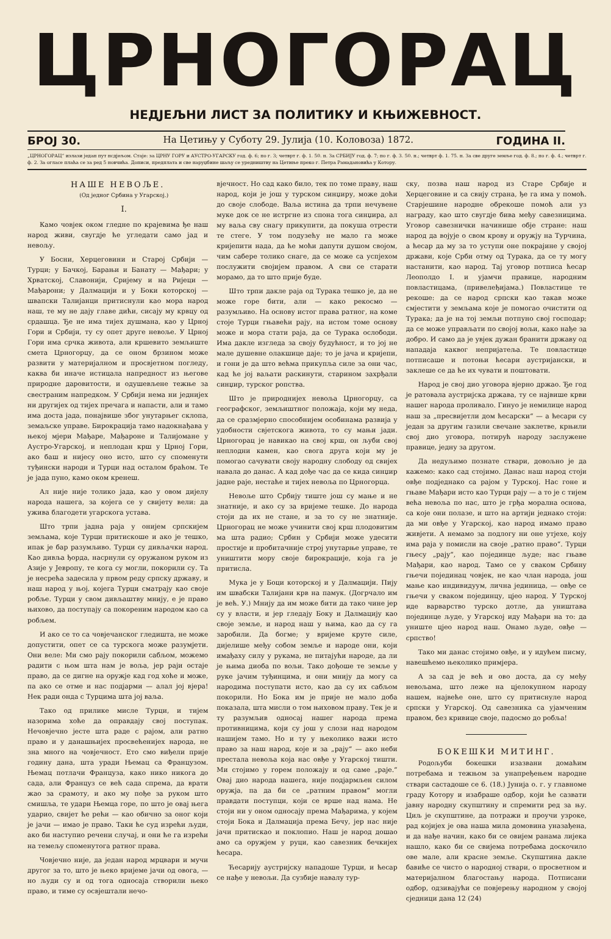ЦРНОГОРАЦ
НЕДЈЕЉНИ ЛИСТ ЗА ПОЛИТИКУ И КЊИЖЕВНОСТ.
БРОЈ 30. На Цетињу у Суботу 29. Јулија (10. Коловоза) 1872. ГОДИНА II.
„ЦРНОГОРАЦ“ излази један пут нсдјељом. Стаје: за ЦРНУ ГОРУ и АУСТРО-УГАРСКУ год. ф. 6; по г. 3; четврт г. ф. 1. 50. н. За СРБИЈУ год. ф. 7; по г. ф. 3. 50. н.; четврт ф. 1. 75. н. За све друге земље год. ф. 8.; по г. ф. 4.; четврт г. ф. 2. За огласе плаћа се за ред 5 новчића. Дописи, предплата и све наруџбине шаљу се уредништву на Цетиње преко г. Петра Рамадановића у Котору.
НАШЕ НЕВОЉЕ.
(Од једног Србина у Угарској.)
I.
Камо човјек оком гледне по крајевима ђе наш народ живи, свугдје ће угледати само јад и невољу.
У Босни, Херцеговини и Старој Србији — Турци; у Бачкој, Барањи и Банату — Мађари; у Хрватској, Славонији, Сријему и на Ријеци — Мађарони; у Далмацији и у Боки которској — швапски Талијанци притиснули као мора народ наш, те му не дају главе дићи, сисају му крвцу од срдашца. Ђе не има тијех душмана, као у Црној Гори и Србији, ту су опет друге невоље. У Црној Гори има срчка живота, али кршевито земљиште смета Црногорцу, да се оном брзином може развити у материјалном и просвјетном погледу, каква би иначе истицала напредност из његове природне даровитости, и одушевљене тежње за свестраним напредком. У Србији нема ни једнијех ни другијех од тијех пречага и напасти, али и тамо има доста јада, понајвише због унутарњег склопа, земаљске управе. Бирокрација тамо надокнађава у њекој мјери Мађаре, Мађароне и Талијомане у Аустро-Угарској, и неплодан крш у Црној Гори, ако баш и нијесу оно исто, што су споменути туђински народи и Турци над осталом браћом. Те је јада пуно, камо оком кренеш.
Ал није није толико јада, као у овом дијелу народа нашега, за којега се у свијету вели: да ужива благодети угарскога устава.
Што трпи јадна раја у онијем српскијем земљама, које Турци притискоше и ако је тешко, ипак је бар разумљиво. Турци су дивљачки народ. Као дивља ђорда, насрнули су оружаном руком из Азије у Јевропу, те кога су могли, покорили су. Та је несрећа задесила у првом реду српску државу, и наш народ у њој, којега Турци сматрају као своје робље. Турци у свом дивљаштву мнију, е је право њихово, да поступају са покореним народом као са робљем.
И ако се то са човјечанског гледишта, не може допустити, опет се са турскога може разумјети. Они веле: Ми смо рају покорили сабљом, можемо радити с њом шта нам је воља, јер раји остаје право, да се дигне на оружје кад год хоће и може, па ако се отме и нас подјарми — алал јој вјера! Нек ради онда с Турцима шта јој ваља.
Тако од прилике мисле Турци, и тијем назорима хоће да оправдају свој поступак. Нечовјечно јесте шта раде с рајом, али ратно право и у данашњијех просвећенијех народа, не зна много на човјечност. Ето смо виђели прије годину дана, шта уради Њемац са Французом. Њемац потлачи Француза, како нико никога до сада, али Француз се већ сада спрема, да врати жао за срамоту, и ако му пође за руком што смишља, те удари Њемца горе, по што је овај њега ударио, свијет ће рећи — као обично за оног који је јачи — имао је право. Таки ће суд изрећи људи, ако би наступио речени случај, и они ће га изрећи на темељу споменутога ратног права.
Човјечно није, да један народ мрцвари и мучи другог за то, што је њеко вријеме јачи од овога, — но људи су и од тога односаја створили њеко право, и тиме су освјештали нечо-
вјечност. Но сад како било, тек по томе праву, наш народ, који је још у турском синџиру, може доћи до своје слободе. Ваља истина да трпи нечувене муке док се не истргне из спона тога синџира, ал му ваља сву снагу прикупити, да покуша отрести те стеге. У том подузећу не мало га може кријепити нада, да ће моћи дапути душом својом, чим сабере толико снаге, да се може са успјехом послужити својијем правом. А сви се старати морамо, да то што прије буде.
Што трпи дакле раја од Турака тешко је, да не може горе бити, али — како рекосмо — разумљиво. На основу истог права ратног, на коме стоје Турци гњавећи рају, на истом томе основу може и мора стати раја, да се Турака ослободи. Има дакле изгледа за своју будућност, и то јој не мале душевне олакшице даје; то је јача и кријепи, и гони је да што већма прикупља силе за они час, кад ће јој ваљати раскинути, старином захрђали синџир, турског ропства.
Што је природнијех невоља Црногорцу, са географског, земљиштног положаја, који му неда, да се сразмјерно способнијем особинама развија у удобности свјетскога живота, то су мањи јади. Црногорац је навикао на свој крш, он љуби свој неплодни камен, као свога друга који му је помогао сачувати своју народну слободу од свијех навала до данас. А кад дође час да се кида синџир јадне раје, нестаће и тијех невоља по Црногорца.
Невоље што Србију тиште још су мање и не знатније, и ако су за вријеме тешке. До народа стоји да их не стане, и за то су не знатније. Црногорац не може учинити свој крш плодовитим ма шта радио; Србин у Србији може удесити простије и пробитачније строј унутарње управе, те уништити мору своје бирокрације, која га је притисла.
Мука је у Боци которској и у Далмацији. Пију им швабски Талијани крв на памук. (Догрчало им је већ. У.) Мнију да им може бити да тако чине јер су у власти, и јер гледају Боку и Далмацију као своје земље, и народ наш у њима, као да су га заробили. Да богме; у вријеме круте силе, дијелише међу собом земље и народе они, који имађаху силу у рукама, не питајући народе, да ли је њима диоба по вољи. Тако дођоше те земље у руке јачим туђинцима, и они мнију да могу са народима поступати исто, као да су их сабљом покорили. Но Бока им је прије не мало доба показала, шта мисли о том њиховом праву. Тек је и ту разумљив односај нашег народа према противницима, који су још у слози над народом нашијем тамо. Но и ту у њеколико важи исто право за наш народ, које и за „рају“ — ако неби престала невоља која нас овђе у Угарској тишти. Ми стојимо у горем положају и од саме „раје.“ Овај дио народа нашега, није подјармљен силом оружја, па да би се „ратним правом“ могли правдати поступци, који се врше над нама. Не стоји ни у оном односају према Мађарима, у којем стоји Бока и Далмација према Бечу, јер нас није јачи притискао и поклопио. Наш је народ дошао амо са оружјем у руци, као савезник бечкијех ћесара.
Ћесарију аустријску нападоше Турци, и ћесар се нађе у невољи. Да сузбије навалу тур-
ску, позва наш народ из Старе Србије и Херцеговине и са свију страна, ђе га има у помоћ. Старјешине народне обрекоше помоћ али уз награду, као што свугдје бива међу савезницима. Уговор савезнички начинише обје стране: наш народ да војује о свом крову и оружју на Турчина, а ћесар да му за то уступи оне покрајине у својој држави, које Срби отму од Турака, да се ту могу настанити, као народ. Тај уговор потписа ћесар Леополдо I. и ујамчи правице, народним повластицама, (привелеђијама.) Повластице те рекоше: да се народ српски као такав може смјестити у земљама које је помогао очистити од Турака; да је на тој земљи потпуно свој господар; да се може управљати по својој вољи, како нађе за добро. И само да је увјек дужан бранити државу од нападаја каквог непријатеља. Те повластице потписаше и потоњи ћесари аустријански, и заклеше се да ће их чувати и поштовати.
Народ је свој дио уговора вјерно држао. Ђе год је ратовала аустријска држава, ту се највише крви нашег народа проливало. Гинуо је немилице народ наш за „пресвијетли дом ћесарски“ — а ћесари су један за другим газили свечане заклетве, крњили свој дио уговора, потирућ народу заслужене правице, једну за другом.
Да недуљимо познате ствари, довољно је да кажемо: како сад стојимо. Данас наш народ стоји овђе подједнако са рајом у Турској. Нас гоне и гњаве Мађари исто као Турци рају — а то је с тијем већа невоља по нас, што је грђа морална основа, са које они полазе, и што на артији једнако стоји: да ми овђе у Угарској, као народ имамо право живјети. А немамо за подлогу ни оне утјехе, коју има раја у помисли на своје „ратно право“. Турци гњесу „рају“, као појединце људе; нас гњаве Мађари, као народ. Тамо се у сваком Србину гњечи појединац човјек, не као члан народа, још мање као индивидуум, лична јединица, — овђе се гњечи у сваком појединцу, цјео народ. У Турској иде варварство турско дотле, да уништава појединце људе, у Угарској иду Мађари на то: да униште цјео народ наш. Онамо људе, овђе — српство!
Тако ми данас стојимо овђе, и у идућем писму, навешћемо њеколико примјера.
А за сад је већ и ово доста, да су међу невољама, што леже на цјелокупном народу нашем, највеће оне, што су притиснуле народ српски у Угарској. Од савезника са ујамченим правом, без кривице своје, падосмо до робља!
БОКЕШКИ МИТИНГ.
Родољуби бокешки изазвани домаћим потребама и тежњом за унапређењем народне ствари састадоше се 6. (18.) Јунија о. г. у главноме граду Котору и изабраше одбор, који ће сазвати јавну народну скупштину и спремити ред за њу. Циљ је скупштине, да потражи и проучи узроке, рад којијех је ова наша мила домовина уназађена, и да нађе начин, како би се овијем ранама лијека нашло, како би се свијема потребама доскочило ове мале, али красне земље. Скупштина дакле бавиће се чисто о народној ствари, о просветном и материјалном благостању народа. Потписани одбор, одзивајући се повјерењу народном у својој сједници дана 12 (24)